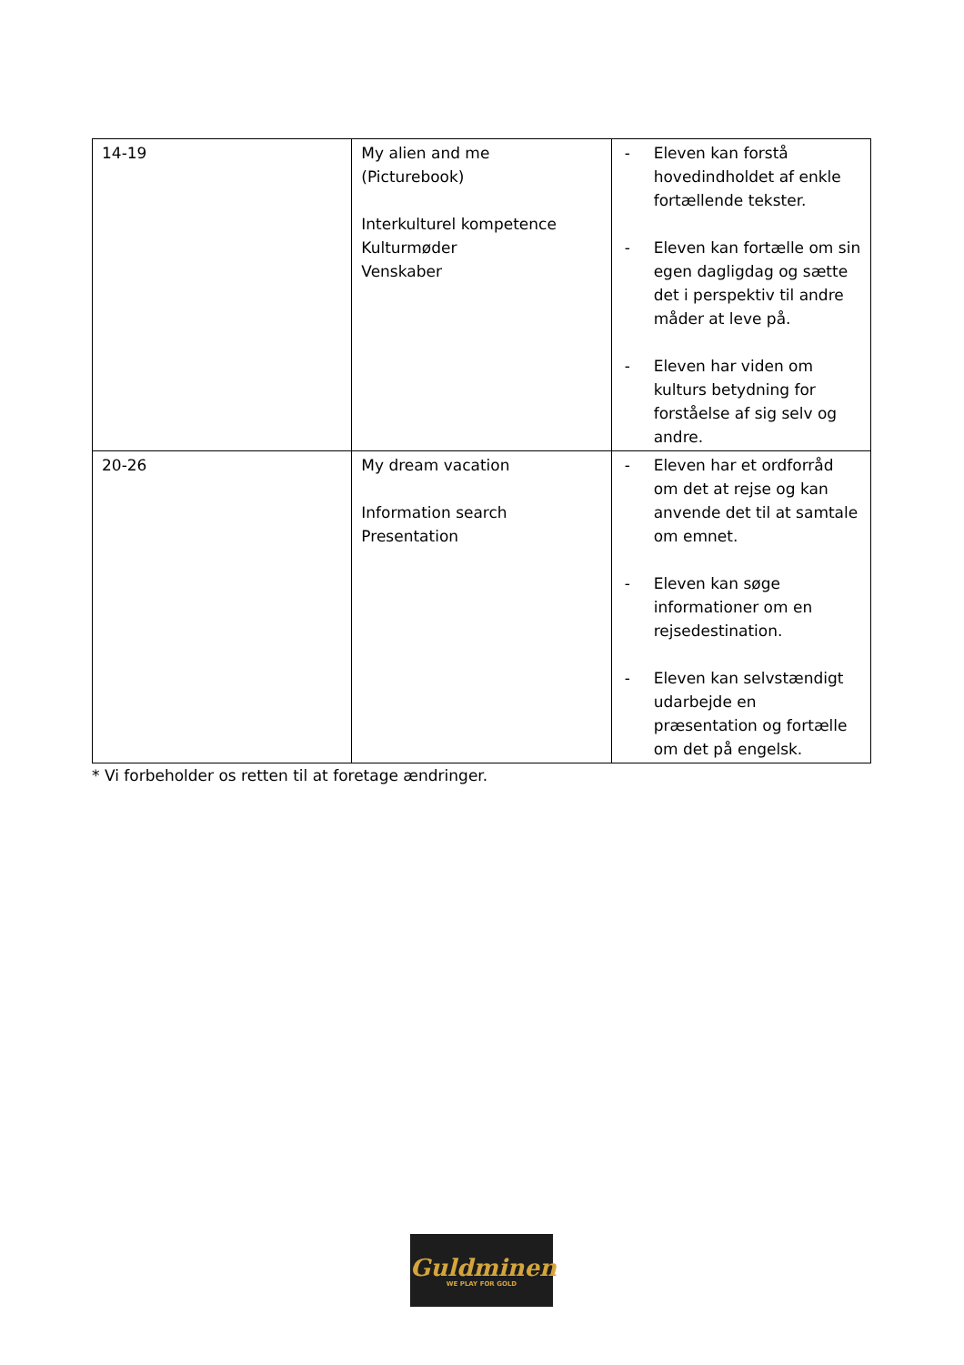| 14-19 | My alien and me (Picturebook) Interkulturel kompetence Kulturmøder Venskaber | - Eleven kan forstå hovedindholdet af enkle fortællende tekster. - Eleven kan fortælle om sin egen dagligdag og sætte det i perspektiv til andre måder at leve på. - Eleven har viden om kulturs betydning for forståelse af sig selv og andre. |
| 20-26 | My dream vacation Information search Presentation | - Eleven har et ordforråd om det at rejse og kan anvende det til at samtale om emnet. - Eleven kan søge informationer om en rejsedestination. - Eleven kan selvstændigt udarbejde en præsentation og fortælle om det på engelsk. |
* Vi forbeholder os retten til at foretage ændringer.
Guldminen
WE PLAY FOR GOLD